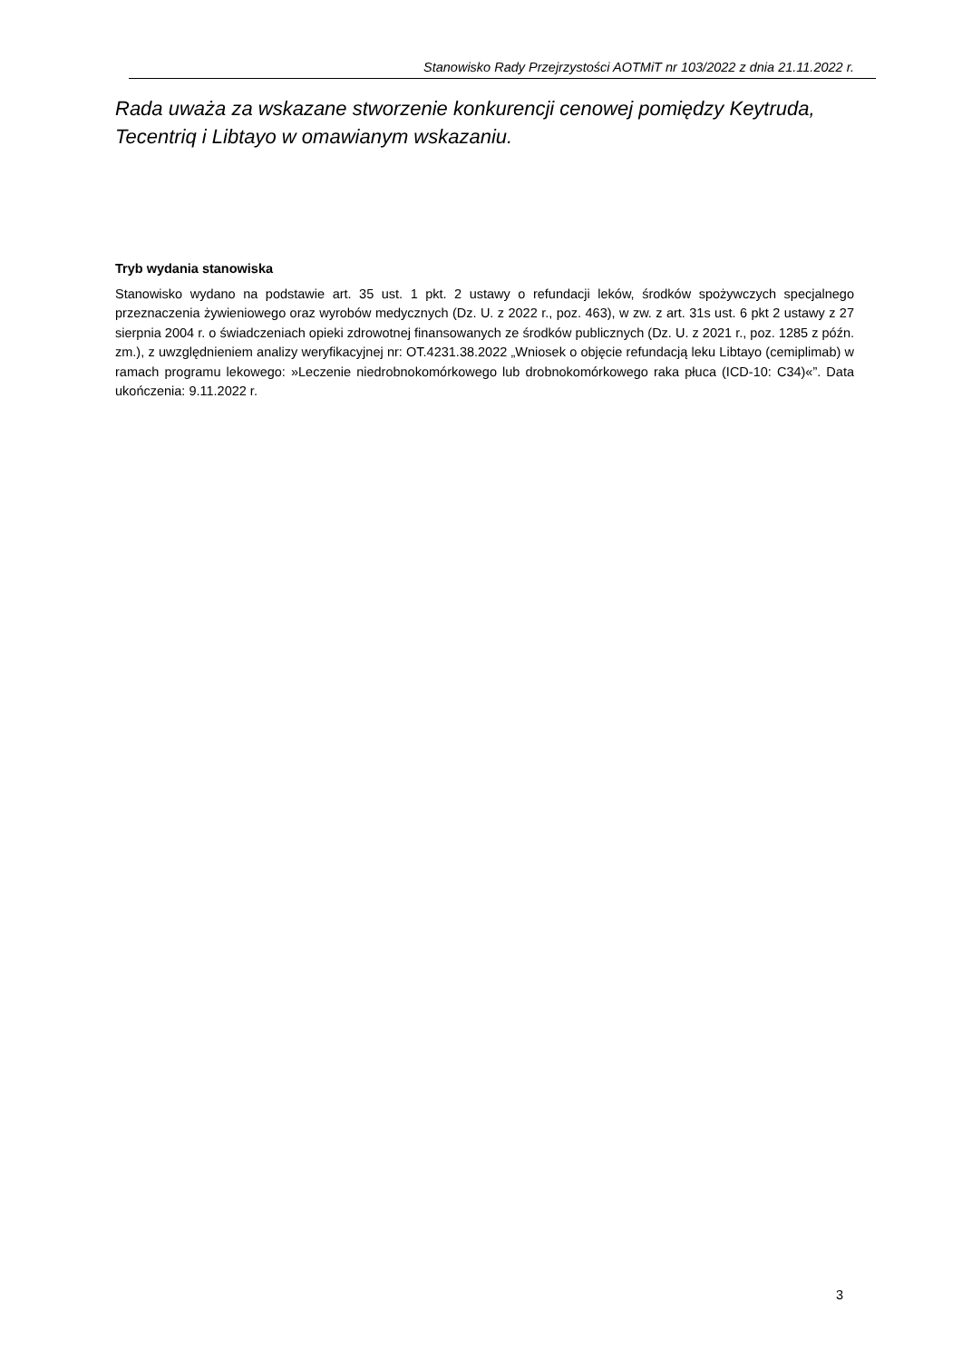Stanowisko Rady Przejrzystości AOTMiT nr 103/2022 z dnia 21.11.2022 r.
Rada uważa za wskazane stworzenie konkurencji cenowej pomiędzy Keytruda, Tecentriq i Libtayo w omawianym wskazaniu.
Tryb wydania stanowiska
Stanowisko wydano na podstawie art. 35 ust. 1 pkt. 2 ustawy o refundacji leków, środków spożywczych specjalnego przeznaczenia żywieniowego oraz wyrobów medycznych (Dz. U. z 2022 r., poz. 463), w zw. z art. 31s ust. 6 pkt 2 ustawy z 27 sierpnia 2004 r. o świadczeniach opieki zdrowotnej finansowanych ze środków publicznych (Dz. U. z 2021 r., poz. 1285 z późn. zm.), z uwzględnieniem analizy weryfikacyjnej nr: OT.4231.38.2022 „Wniosek o objęcie refundacją leku Libtayo (cemiplimab) w ramach programu lekowego: »Leczenie niedrobnokomórkowego lub drobnokomórkowego raka płuca (ICD-10: C34)«”. Data ukończenia: 9.11.2022 r.
3